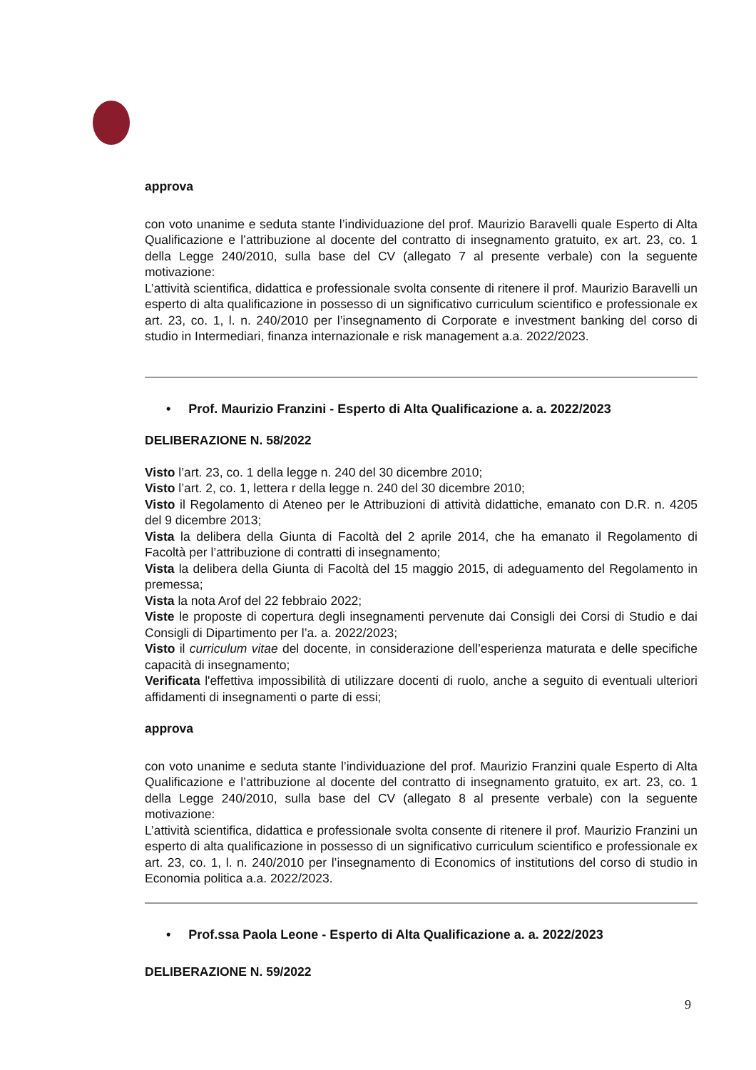approva
con voto unanime e seduta stante l’individuazione del prof. Maurizio Baravelli quale Esperto di Alta Qualificazione e l’attribuzione al docente del contratto di insegnamento gratuito, ex art. 23, co. 1 della Legge 240/2010, sulla base del CV (allegato 7 al presente verbale) con la seguente motivazione:
L’attività scientifica, didattica e professionale svolta consente di ritenere il prof. Maurizio Baravelli un esperto di alta qualificazione in possesso di un significativo curriculum scientifico e professionale ex art. 23, co. 1, l. n. 240/2010 per l’insegnamento di Corporate e investment banking del corso di studio in Intermediari, finanza internazionale e risk management a.a. 2022/2023.
• Prof. Maurizio Franzini - Esperto di Alta Qualificazione a. a. 2022/2023
DELIBERAZIONE N. 58/2022
Visto l’art. 23, co. 1 della legge n. 240 del 30 dicembre 2010;
Visto l’art. 2, co. 1, lettera r della legge n. 240 del 30 dicembre 2010;
Visto il Regolamento di Ateneo per le Attribuzioni di attività didattiche, emanato con D.R. n. 4205 del 9 dicembre 2013;
Vista la delibera della Giunta di Facoltà del 2 aprile 2014, che ha emanato il Regolamento di Facoltà per l’attribuzione di contratti di insegnamento;
Vista la delibera della Giunta di Facoltà del 15 maggio 2015, di adeguamento del Regolamento in premessa;
Vista la nota Arof del 22 febbraio 2022;
Viste le proposte di copertura degli insegnamenti pervenute dai Consigli dei Corsi di Studio e dai Consigli di Dipartimento per l’a. a. 2022/2023;
Visto il curriculum vitae del docente, in considerazione dell’esperienza maturata e delle specifiche capacità di insegnamento;
Verificata l'effettiva impossibilità di utilizzare docenti di ruolo, anche a seguito di eventuali ulteriori affidamenti di insegnamenti o parte di essi;
approva
con voto unanime e seduta stante l’individuazione del prof. Maurizio Franzini quale Esperto di Alta Qualificazione e l’attribuzione al docente del contratto di insegnamento gratuito, ex art. 23, co. 1 della Legge 240/2010, sulla base del CV (allegato 8 al presente verbale) con la seguente motivazione:
L’attività scientifica, didattica e professionale svolta consente di ritenere il prof. Maurizio Franzini un esperto di alta qualificazione in possesso di un significativo curriculum scientifico e professionale ex art. 23, co. 1, l. n. 240/2010 per l’insegnamento di Economics of institutions del corso di studio in Economia politica a.a. 2022/2023.
• Prof.ssa Paola Leone - Esperto di Alta Qualificazione a. a. 2022/2023
DELIBERAZIONE N. 59/2022
9